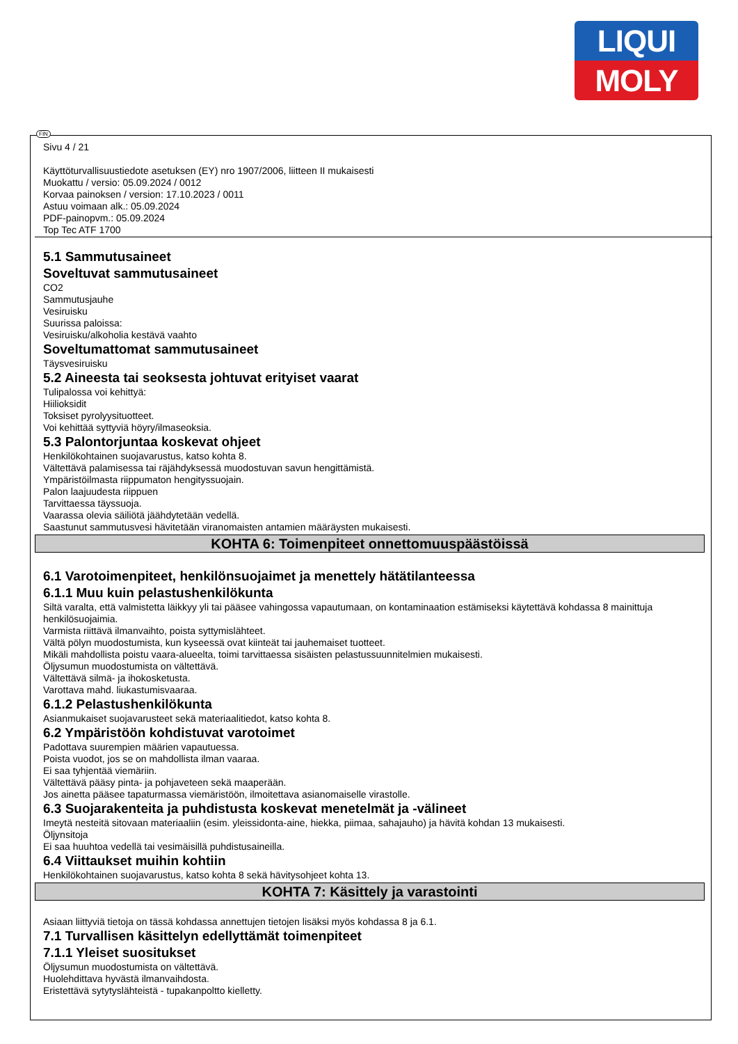LIQUI
MOLY
FIN
Sivu 4 / 21
Käyttöturvallisuustiedote asetuksen (EY) nro 1907/2006, liitteen II mukaisesti
Muokattu / versio: 05.09.2024 / 0012
Korvaa painoksen / version: 17.10.2023 / 0011
Astuu voimaan alk.: 05.09.2024
PDF-painopvm.: 05.09.2024
Top Tec ATF 1700
5.1 Sammutusaineet
Soveltuvat sammutusaineet
CO2
Sammutusjauhe
Vesiruisku
Suurissa paloissa:
Vesiruisku/alkoholia kestävä vaahto
Soveltumattomat sammutusaineet
Täysvesiruisku
5.2 Aineesta tai seoksesta johtuvat erityiset vaarat
Tulipalossa voi kehittyä:
Hiilioksidit
Toksiset pyrolyysituotteet.
Voi kehittää syttyviä höyry/ilmaseoksia.
5.3 Palontorjuntaa koskevat ohjeet
Henkilökohtainen suojavarustus, katso kohta 8.
Vältettävä palamisessa tai räjähdyksessä muodostuvan savun hengittämistä.
Ympäristöilmasta riippumaton hengityssuojain.
Palon laajuudesta riippuen
Tarvittaessa täyssuoja.
Vaarassa olevia säiliötä jäähdytetään vedellä.
Saastunut sammutusvesi hävitetään viranomaisten antamien määräysten mukaisesti.
KOHTA 6: Toimenpiteet onnettomuuspäästöissä
6.1 Varotoimenpiteet, henkilönsuojaimet ja menettely hätätilanteessa
6.1.1 Muu kuin pelastushenkilökunta
Siltä varalta, että valmistetta läikkyy yli tai pääsee vahingossa vapautumaan, on kontaminaation estämiseksi käytettävä kohdassa 8 mainittuja henkilösuojaimia.
Varmista riittävä ilmanvaihto, poista syttymislähteet.
Vältä pölyn muodostumista, kun kyseessä ovat kiinteät tai jauhemaiset tuotteet.
Mikäli mahdollista poistu vaara-alueelta, toimi tarvittaessa sisäisten pelastussuunnitelmien mukaisesti.
Öljysumun muodostumista on vältettävä.
Vältettävä silmä- ja ihokosketusta.
Varottava mahd. liukastumisvaaraa.
6.1.2 Pelastushenkilökunta
Asianmukaiset suojavarusteet sekä materiaalitiedot, katso kohta 8.
6.2 Ympäristöön kohdistuvat varotoimet
Padottava suurempien määrien vapautuessa.
Poista vuodot, jos se on mahdollista ilman vaaraa.
Ei saa tyhjentää viemäriin.
Vältettävä pääsy pinta- ja pohjaveteen sekä maaperään.
Jos ainetta pääsee tapaturmassa viemäristöön, ilmoitettava asianomaiselle virastolle.
6.3 Suojarakenteita ja puhdistusta koskevat menetelmät ja -välineet
Imeytä nesteitä sitovaan materiaaliin (esim. yleissidonta-aine, hiekka, piimaa, sahajauho) ja hävitä kohdan 13 mukaisesti.
Öljynsitoja
Ei saa huuhtoa vedellä tai vesimäisillä puhdistusaineilla.
6.4 Viittaukset muihin kohtiin
Henkilökohtainen suojavarustus, katso kohta 8 sekä hävitysohjeet kohta 13.
KOHTA 7: Käsittely ja varastointi
Asiaan liittyviä tietoja on tässä kohdassa annettujen tietojen lisäksi myös kohdassa 8 ja 6.1.
7.1 Turvallisen käsittelyn edellyttämät toimenpiteet
7.1.1 Yleiset suositukset
Öljysumun muodostumista on vältettävä.
Huolehdittava hyvästä ilmanvaihdosta.
Eristettävä sytytyslähteistä - tupakanpoltto kielletty.